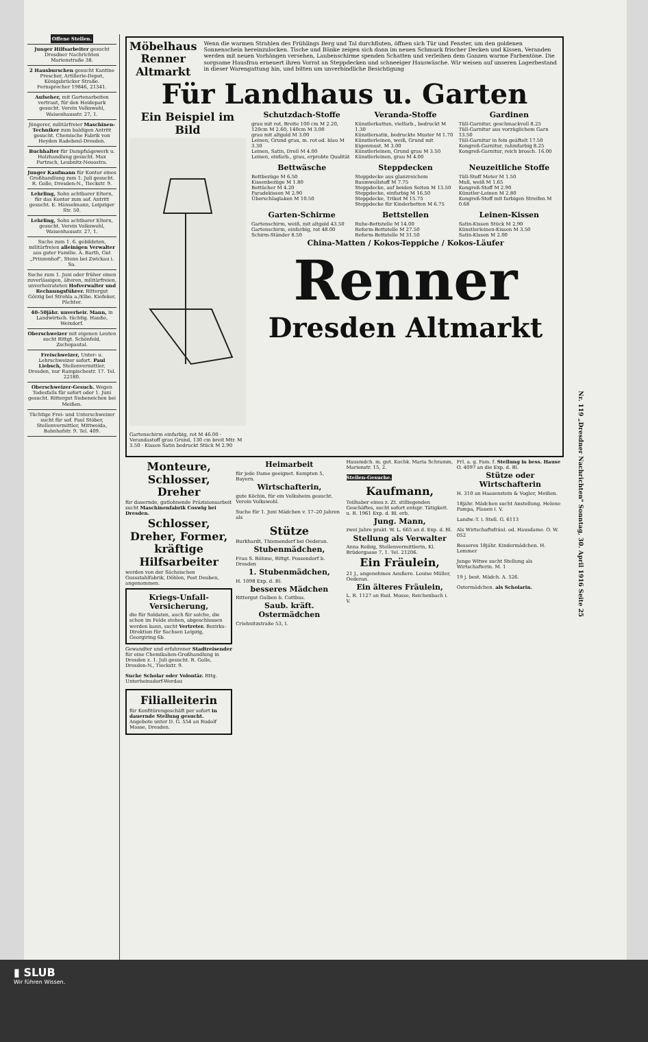Offene Stellen.
Junger Hilfsarbeiter gesucht Dresdner Nachrichten Marienstraße 38.
2 Hausburschen gesucht Kantine Prescher, Artillerie-Depot, Königsbrücker Straße. Fernsprecher 19846, 21341.
Aufseher, mit Gartenarbeiten vertraut, für den Heidepark gesucht. Verein Volkswohl, Waisenhausstr. 27, 1.
Jüngerer, militärfreier Maschinen-Techniker zum baldigen Antritt gesucht. Chemische Fabrik von Heyden Radebeul-Dresden.
Buchhalter für Dampfsägewerk u. Holzhandlung gesucht. Max Partzsch, Leubnitz-Neuostra.
Junger Kaufmann für Kontor eines Großhandlung zum 1. Juli gesucht. R. Golle, Dresden-N., Tieckstr. 9.
Lehrling, Sohn achtbarer Eltern, für das Kontor zum sof. Antritt gesucht. E. Hänselmann, Leipziger Str. 50.
Lehrling, Sohn achtbarer Eltern, gesucht. Verein Volkswohl, Waisenhausstr. 27, 1.
Suche zum 1. 6. gebildeten, militärfreien alleinigen Verwalter aus guter Familie. A. Barth, Gut „Prinzenhof", Stenn bei Zwickau i. Sa.
Suche zum 1. Juni oder früher einen zuverlässigen, älteren, militärfreien, unverheirateten Hofverwalter und Rechnungsführer. Rittergut Görzig bei Strehla a./Elbe. Kiefeker, Pächter.
40–50jähr. unverheir. Mann, in Landwirtsch. tüchtig. Hauße, Weixdorf.
Oberschweizer mit eigenen Leuten sucht Rittgt. Schönfeld, Zschopautal.
Freischweizer, Unter- u. Lehrschweizer sofort. Paul Liebsch, Stellenvermittler, Dresden, nur Rampischestr. 17. Tel. 22180.
Oberschweizer-Gesuch. Wegen Todesfalls für sofort oder 1. Juni gesucht. Rittergut Siebeneichen bei Meißen.
Tüchtige Frei- und Unterschweizer sucht für sof. Paul Stöber, Stellenvermittler, Mittweida, Bahnhofstr. 9. Tel. 409.
Möbelhaus Renner Altmarkt
Wenn die warmen Strahlen des Frühlings Berg und Tal durchfluten, öffnen sich Tür und Fenster, um den goldenen Sonnenschein hereinzulocken. Tische und Bänke zeigen sich dann im neuen Schmuck frischer Decken und Kissen, Veranden werden mit neuen Vorhängen versehen, Laubenschirme spenden Schatten und verleihen dem Ganzen warme Farbentöne. Die sorgsame Hausfrau erneuert ihren Vorrat an Steppdecken und schneeiger Hauswäsche. Wir weisen auf unseren Lagerbestand in dieser Warengattung hin, und bitten um unverbindliche Besichtigung
Für Landhaus u. Garten
Ein Beispiel im Bild
Gartenschirm einfarbig, rot M 46.00 · Verandastoff grau Grund, 130 cm breit Mtr. M 3.50 · Kissen Satin bedruckt Stück M 2.90
Schutzdach-Stoffe
grau mit rot, Breite 100 cm M 2.20, 120cm M 2.60, 140cm M 3.00
grau mit altgold M 3.00
Leinen, Grund grau, m. rot od. blau M 3.30
Leinen, Satin, Drell M 4.00
Leinen, einfarb., grau, erprobte Qualität
Veranda-Stoffe
Künstlerkattun, vielfarb., bedruckt M 1.30
Künstlersatin, bedruckte Muster M 1.70
Künstlerleinen, weiß, Grund mit Eigenmust. M 3.00
Künstlerleinen, Grund grau M 3.50
Künstlerleinen, grau M 4.00
Gardinen
Tüll-Garnitur, geschmackvoll 8.25
Tüll-Garnitur aus vorzüglichem Garn 13.50
Tüll-Garnitur in fein geäftelt 17.50
Kongreß-Garnitur, rahmfarbig 8.25
Kongreß-Garnitur, reich brosch. 16.00
Bettwäsche
Bettbezüge M 6.50
Kissenbezüge M 1.80
Bettücher M 4.20
Paradekissen M 2.90
Überschlaglaken M 10.50
Steppdecken
Steppdecke aus glanzreichem Baumwollstoff M 7.75
Steppdecke, auf beiden Seiten M 13.50
Steppdecke, einfarbig M 16.50
Steppdecke, Trikot M 15.75
Steppdecke für Kinderbetten M 6.75
Neuzeitliche Stoffe
Tüll-Stoff Meter M 1.50
Mull, weiß M 1.65
Kongreß-Stoff M 2.90
Künstler-Leinen M 2.80
Kongreß-Stoff mit farbigen Streifen M 0.68
Garten-Schirme
Gartenschirm, weiß, mit altgold 43.50
Gartenschirm, einfarbig, rot 48.00
Schirm-Ständer 8.50
Bettstellen
Ruhe-Bettstelle M 14.00
Reform-Bettstelle M 27.50
Reform-Bettstelle M 31.50
Leinen-Kissen
Satin-Kissen Stück M 2.90
Künstlerleinen-Kissen M 3.50
Satin-Kissen M 2.00
China-Matten / Kokos-Teppiche / Kokos-Läufer
Renner
Dresden Altmarkt
Monteure, Schlosser, Dreher
für dauernde, gutlohnende Präzisionsarbeit sucht Maschinenfabrik Coswig bei Dresden.
Schlosser, Dreher, Former, kräftige Hilfsarbeiter
werden von der Sächsischen Gussstahlfabrik, Döhlen, Post Deuben, angenommen.
Kriegs-Unfall-Versicherung,
die für Soldaten, auch für solche, die schon im Felde stehen, abgeschlossen werden kann, sucht Vertreter. Bezirks-Direktion für Sachsen Leipzig, Georgiring 6b.
Gewandter und erfahrener Stadtreisender für eine Chemikalien-Großhandlung in Dresden z. 1. Juli gesucht. R. Golle, Dresden-N., Tieckstr. 9.
Suche Scholar oder Volontär. Rttg. Unterheinsdorf-Werdau
Filialleiterin
für Konfitürengeschäft per sofort in dauernde Stellung gesucht. Angebote unter D. G. 554 an Rudolf Mosse, Dresden.
Heimarbeit
für jede Dame geeignet. Kempten 5, Bayern.
Wirtschafterin,
gute Köchin, für ein Volksheim gesucht. Verein Volkswohl.
Suche für 1. Juni Mädchen v. 17–20 Jahren als
Stütze
Burkhardt, Thiemendorf bei Oederan.
Stubenmädchen,
Frau S. Böhme, Rittgt. Possendorf b. Dresden
1. Stubenmädchen,
H. 1098 Exp. d. Bl.
besseres Mädchen
Rittergut Gulben b. Cottbus.
Saub. kräft. Ostermädchen
Criehnitzstraße 53, I.
Hausmdch. m. gut. Kochk. Maria Schramm, Marienstr. 15, 2.
Stellen-Gesuche.
Kaufmann,
Teilhaber eines z. Zt. stilliegenden Geschäftes, sucht sofort entspr. Tätigkeit. u. R. 1961 Exp. d. Bl. erb.
Jung. Mann,
zwei Jahre prakt. W. L. 665 an d. Exp. d. Bl.
Stellung als Verwalter
Anna Reibig, Stellenvermittlerin, Kl. Brüdergasse 7, 1. Tel. 21206.
Ein Fräulein,
21 J., angenehmes Aeußere. Louise Müller, Oederan.
Ein älteres Fräulein,
L. R. 1127 an Rud. Mosse, Reichenbach i. V.
Frl. a. g. Fam. f. Stellung in bess. Hause O. 4097 an die Exp. d. Bl.
Stütze oder Wirtschafterin
H. 310 an Haasenstein & Vogler, Meißen.
18jähr. Mädchen sucht Anstellung. Helene Pampa, Plauen i. V.
Landw.-T. i. Stell. G. 6113
Als Wirtschaftsfräul. od. Hausdame. O. W. 052
Besseres 18jähr. Kindermädchen. H. Lemmer
Junge Witwe sucht Stellung als Wirtschafterin. M. 1
19 j. best. Mädch. A. 526.
Ostermädchen. als Scholarin.
Nr. 119 „Dresdner Nachrichten" Sonntag, 30. April 1916 Seite 25
▮ SLUB
Wir führen Wissen.